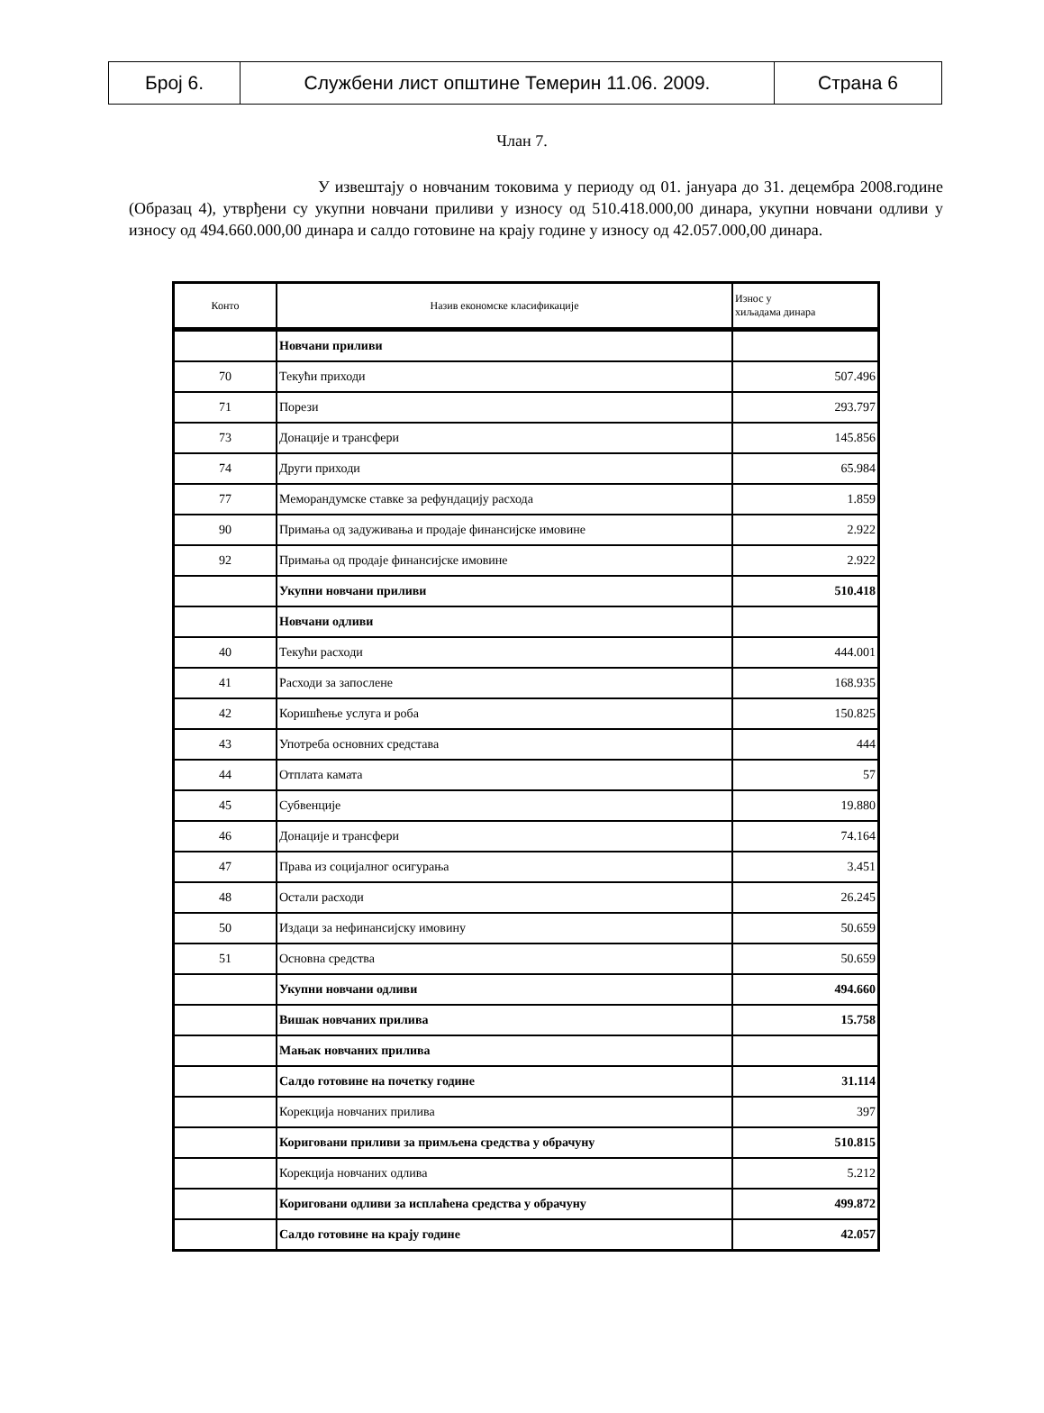| Број 6. | Службени лист општине Темерин 11.06. 2009. | Страна 6 |
Члан 7.
У извештају о новчаним токовима у периоду од 01. јануара до 31. децембра 2008.године (Образац 4), утврђени су укупни новчани приливи у износу од 510.418.000,00 динара, укупни новчани одливи у износу од 494.660.000,00 динара и салдо готовине на крају године у износу од 42.057.000,00 динара.
| Конто | Назив економске класификације | Износ у хиљадама динара |
| --- | --- | --- |
| | Новчани приливи | |
| 70 | Текући приходи | 507.496 |
| 71 | Порези | 293.797 |
| 73 | Донације и трансфери | 145.856 |
| 74 | Други приходи | 65.984 |
| 77 | Меморандумске ставке за рефундацију расхода | 1.859 |
| 90 | Примања од задуживања и продаје финансијске имовине | 2.922 |
| 92 | Примања од продаје финансијске имовине | 2.922 |
| | Укупни новчани приливи | 510.418 |
| | Новчани одливи | |
| 40 | Текући расходи | 444.001 |
| 41 | Расходи за запослене | 168.935 |
| 42 | Коришћење услуга и роба | 150.825 |
| 43 | Употреба основних средстава | 444 |
| 44 | Отплата камата | 57 |
| 45 | Субвенције | 19.880 |
| 46 | Донације и трансфери | 74.164 |
| 47 | Права из социјалног осигурања | 3.451 |
| 48 | Остали расходи | 26.245 |
| 50 | Издаци за нефинансијску имовину | 50.659 |
| 51 | Основна средства | 50.659 |
| | Укупни новчани одливи | 494.660 |
| | Вишак новчаних прилива | 15.758 |
| | Мањак новчаних прилива | |
| | Салдо готовине на почетку године | 31.114 |
| | Корекција новчаних прилива | 397 |
| | Кориговани приливи за примљена средства у обрачуну | 510.815 |
| | Корекција новчаних одлива | 5.212 |
| | Кориговани одливи за исплаћена средства у обрачуну | 499.872 |
| | Салдо готовине на крају године | 42.057 |